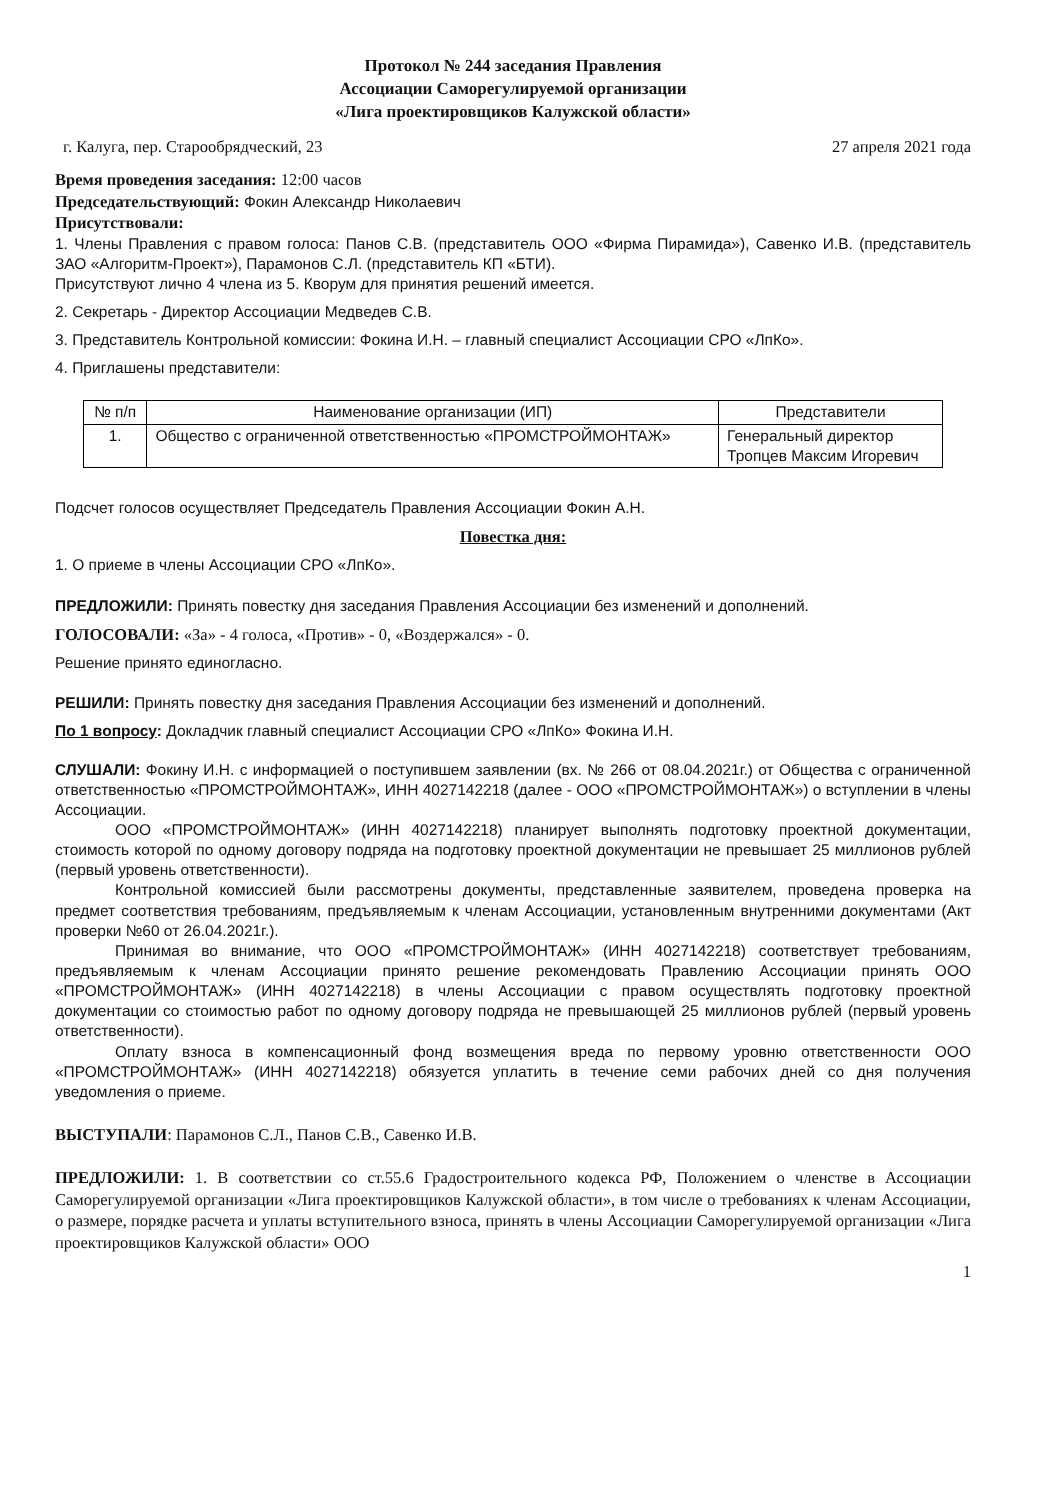Протокол № 244 заседания Правления
Ассоциации Саморегулируемой организации
«Лига проектировщиков Калужской области»
г. Калуга, пер. Старообрядческий, 23 27 апреля 2021 года
Время проведения заседания: 12:00 часов
Председательствующий: Фокин Александр Николаевич
Присутствовали:
1. Члены Правления с правом голоса: Панов С.В. (представитель ООО «Фирма Пирамида»), Савенко И.В. (представитель ЗАО «Алгоритм-Проект»), Парамонов С.Л. (представитель КП «БТИ).
Присутствуют лично 4 члена из 5. Кворум для принятия решений имеется.
2. Секретарь - Директор Ассоциации Медведев С.В.
3. Представитель Контрольной комиссии: Фокина И.Н. – главный специалист Ассоциации СРО «ЛпКо».
4. Приглашены представители:
| № п/п | Наименование организации (ИП) | Представители |
| --- | --- | --- |
| 1. | Общество с ограниченной ответственностью «ПРОМСТРОЙМОНТАЖ» | Генеральный директор Тропцев Максим Игоревич |
Подсчет голосов осуществляет Председатель Правления Ассоциации Фокин А.Н.
Повестка дня:
1. О приеме в члены Ассоциации СРО «ЛпКо».
ПРЕДЛОЖИЛИ: Принять повестку дня заседания Правления Ассоциации без изменений и дополнений.
ГОЛОСОВАЛИ: «За» - 4 голоса, «Против» - 0, «Воздержался» - 0.
Решение принято единогласно.
РЕШИЛИ: Принять повестку дня заседания Правления Ассоциации без изменений и дополнений.
По 1 вопросу: Докладчик главный специалист Ассоциации СРО «ЛпКо» Фокина И.Н.
СЛУШАЛИ: Фокину И.Н. с информацией о поступившем заявлении (вх. № 266 от 08.04.2021г.) от Общества с ограниченной ответственностью «ПРОМСТРОЙМОНТАЖ», ИНН 4027142218 (далее - ООО «ПРОМСТРОЙМОНТАЖ») о вступлении в члены Ассоциации.
ООО «ПРОМСТРОЙМОНТАЖ» (ИНН 4027142218) планирует выполнять подготовку проектной документации, стоимость которой по одному договору подряда на подготовку проектной документации не превышает 25 миллионов рублей (первый уровень ответственности).
Контрольной комиссией были рассмотрены документы, представленные заявителем, проведена проверка на предмет соответствия требованиям, предъявляемым к членам Ассоциации, установленным внутренними документами (Акт проверки №60 от 26.04.2021г.).
Принимая во внимание, что ООО «ПРОМСТРОЙМОНТАЖ» (ИНН 4027142218) соответствует требованиям, предъявляемым к членам Ассоциации принято решение рекомендовать Правлению Ассоциации принять ООО «ПРОМСТРОЙМОНТАЖ» (ИНН 4027142218) в члены Ассоциации с правом осуществлять подготовку проектной документации со стоимостью работ по одному договору подряда не превышающей 25 миллионов рублей (первый уровень ответственности).
Оплату взноса в компенсационный фонд возмещения вреда по первому уровню ответственности ООО «ПРОМСТРОЙМОНТАЖ» (ИНН 4027142218) обязуется уплатить в течение семи рабочих дней со дня получения уведомления о приеме.
ВЫСТУПАЛИ: Парамонов С.Л., Панов С.В., Савенко И.В.
ПРЕДЛОЖИЛИ: 1. В соответствии со ст.55.6 Градостроительного кодекса РФ, Положением о членстве в Ассоциации Саморегулируемой организации «Лига проектировщиков Калужской области», в том числе о требованиях к членам Ассоциации, о размере, порядке расчета и уплаты вступительного взноса, принять в члены Ассоциации Саморегулируемой организации «Лига проектировщиков Калужской области» ООО
1